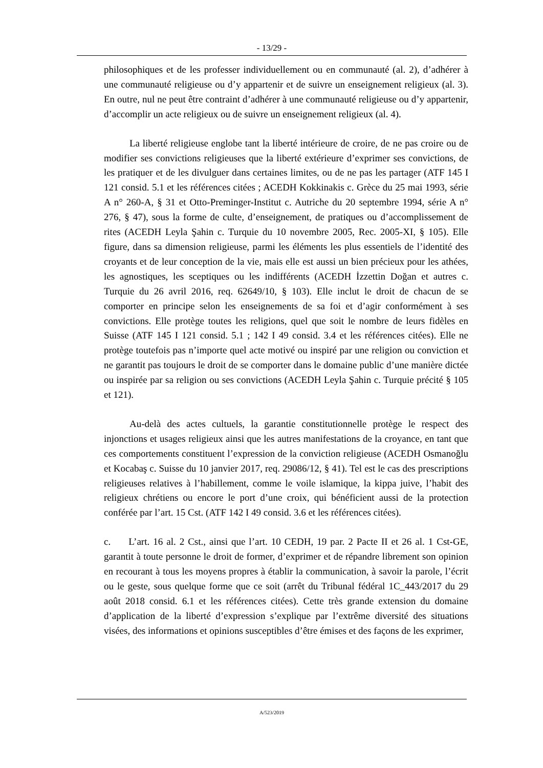- 13/29 -
philosophiques et de les professer individuellement ou en communauté (al. 2), d’adhérer à une communauté religieuse ou d’y appartenir et de suivre un enseignement religieux (al. 3). En outre, nul ne peut être contraint d’adhérer à une communauté religieuse ou d’y appartenir, d’accomplir un acte religieux ou de suivre un enseignement religieux (al. 4).
La liberté religieuse englobe tant la liberté intérieure de croire, de ne pas croire ou de modifier ses convictions religieuses que la liberté extérieure d’exprimer ses convictions, de les pratiquer et de les divulguer dans certaines limites, ou de ne pas les partager (ATF 145 I 121 consid. 5.1 et les références citées ; ACEDH Kokkinakis c. Grèce du 25 mai 1993, série A n° 260-A, § 31 et Otto-Preminger-Institut c. Autriche du 20 septembre 1994, série A n° 276, § 47), sous la forme de culte, d’enseignement, de pratiques ou d’accomplissement de rites (ACEDH Leyla Şahin c. Turquie du 10 novembre 2005, Rec. 2005-XI, § 105). Elle figure, dans sa dimension religieuse, parmi les éléments les plus essentiels de l’identité des croyants et de leur conception de la vie, mais elle est aussi un bien précieux pour les athées, les agnostiques, les sceptiques ou les indifférents (ACEDH İzzettin Doğan et autres c. Turquie du 26 avril 2016, req. 62649/10, § 103). Elle inclut le droit de chacun de se comporter en principe selon les enseignements de sa foi et d’agir conformément à ses convictions. Elle protège toutes les religions, quel que soit le nombre de leurs fidèles en Suisse (ATF 145 I 121 consid. 5.1 ; 142 I 49 consid. 3.4 et les références citées). Elle ne protège toutefois pas n’importe quel acte motivé ou inspiré par une religion ou conviction et ne garantit pas toujours le droit de se comporter dans le domaine public d’une manière dictée ou inspirée par sa religion ou ses convictions (ACEDH Leyla Şahin c. Turquie précité § 105 et 121).
Au-delà des actes cultuels, la garantie constitutionnelle protège le respect des injonctions et usages religieux ainsi que les autres manifestations de la croyance, en tant que ces comportements constituent l’expression de la conviction religieuse (ACEDH Osmanoğlu et Kocabaş c. Suisse du 10 janvier 2017, req. 29086/12, § 41). Tel est le cas des prescriptions religieuses relatives à l’habillement, comme le voile islamique, la kippa juive, l’habit des religieux chrétiens ou encore le port d’une croix, qui bénéficient aussi de la protection conférée par l’art. 15 Cst. (ATF 142 I 49 consid. 3.6 et les références citées).
c. L’art. 16 al. 2 Cst., ainsi que l’art. 10 CEDH, 19 par. 2 Pacte II et 26 al. 1 Cst-GE, garantit à toute personne le droit de former, d’exprimer et de répandre librement son opinion en recourant à tous les moyens propres à établir la communication, à savoir la parole, l’écrit ou le geste, sous quelque forme que ce soit (arrêt du Tribunal fédéral 1C_443/2017 du 29 août 2018 consid. 6.1 et les références citées). Cette très grande extension du domaine d’application de la liberté d’expression s’explique par l’extrême diversité des situations visées, des informations et opinions susceptibles d’être émises et des façons de les exprimer,
A/523/2019